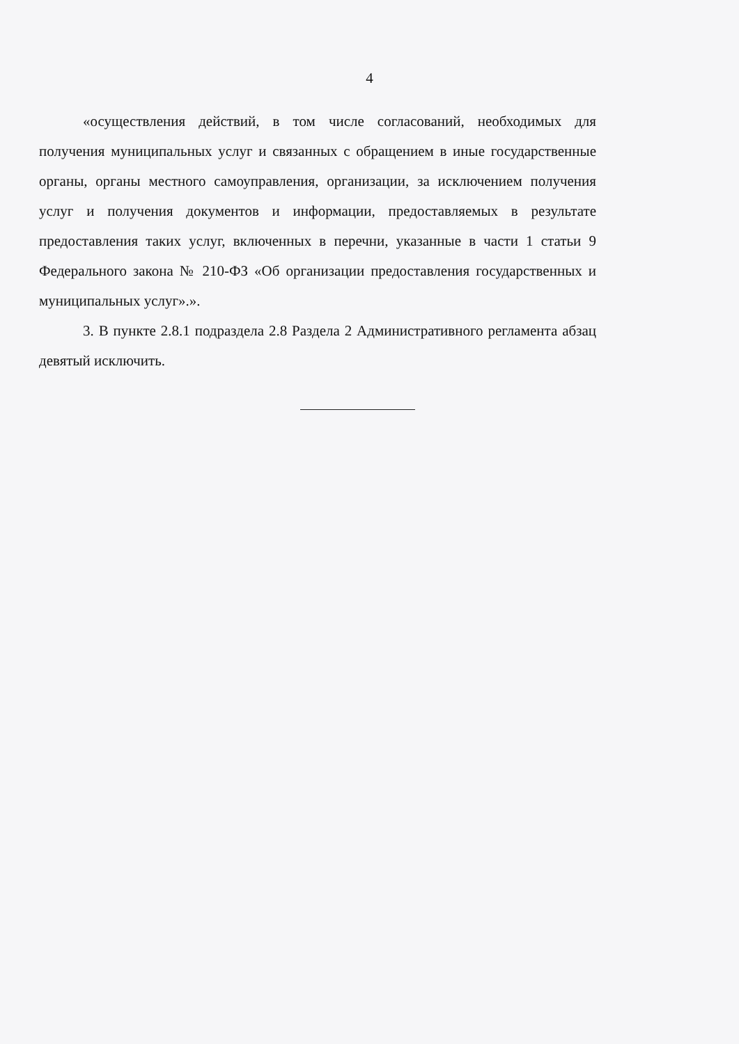4
«осуществления действий, в том числе согласований, необходимых для получения муниципальных услуг и связанных с обращением в иные государственные органы, органы местного самоуправления, организации, за исключением получения услуг и получения документов и информации, предоставляемых в результате предоставления таких услуг, включенных в перечни, указанные в части 1 статьи 9 Федерального закона № 210-ФЗ «Об организации предоставления государственных и муниципальных услуг».».
3. В пункте 2.8.1 подраздела 2.8 Раздела 2 Административного регламента абзац девятый исключить.